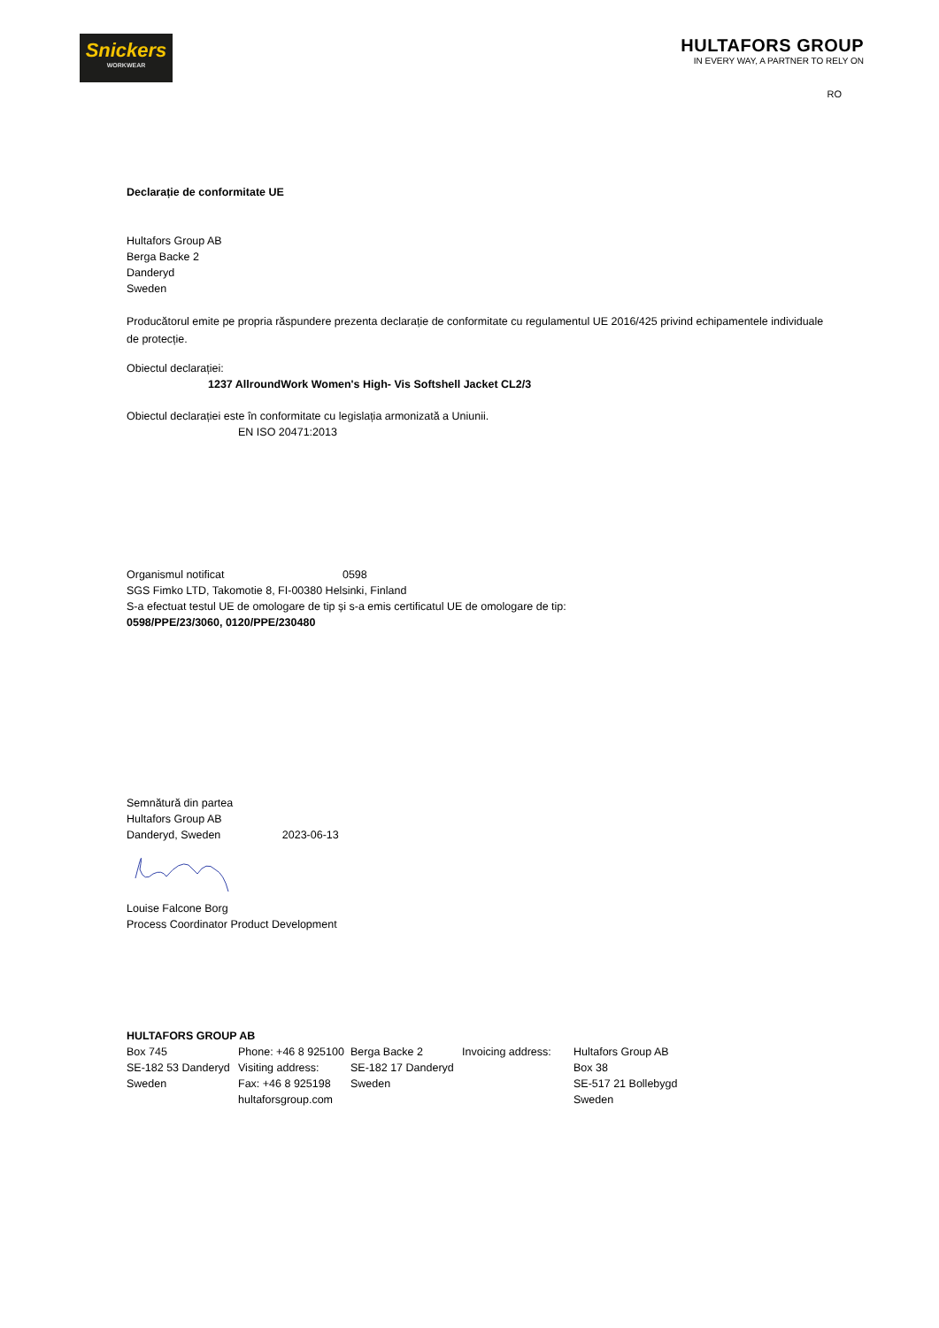Snickers
WORKWEAR
HULTAFORS GROUP
IN EVERY WAY, A PARTNER TO RELY ON
RO
Declarație de conformitate UE
Hultafors Group AB
Berga Backe 2
Danderyd
Sweden
Producătorul emite pe propria răspundere prezenta declarație de conformitate cu regulamentul UE 2016/425 privind echipamentele individuale de protecție.
Obiectul declarației:
1237 AllroundWork Women's High- Vis Softshell Jacket CL2/3
Obiectul declarației este în conformitate cu legislația armonizată a Uniunii.
EN ISO 20471:2013
Organismul notificat 0598
SGS Fimko LTD, Takomotie 8, FI-00380 Helsinki, Finland
S-a efectuat testul UE de omologare de tip și s-a emis certificatul UE de omologare de tip:
0598/PPE/23/3060, 0120/PPE/230480
Semnătură din partea
Hultafors Group AB
Danderyd, Sweden 2023-06-13
Louise Falcone Borg
Process Coordinator Product Development
HULTAFORS GROUP AB
Box 745
SE-182 53 Danderyd
Sweden
Phone: +46 8 925100 Visiting address:
Fax: +46 8 925198
hultaforsgroup.com
Berga Backe 2
SE-182 17 Danderyd
Sweden
Invoicing address:
Hultafors Group AB
Box 38
SE-517 21 Bollebygd
Sweden